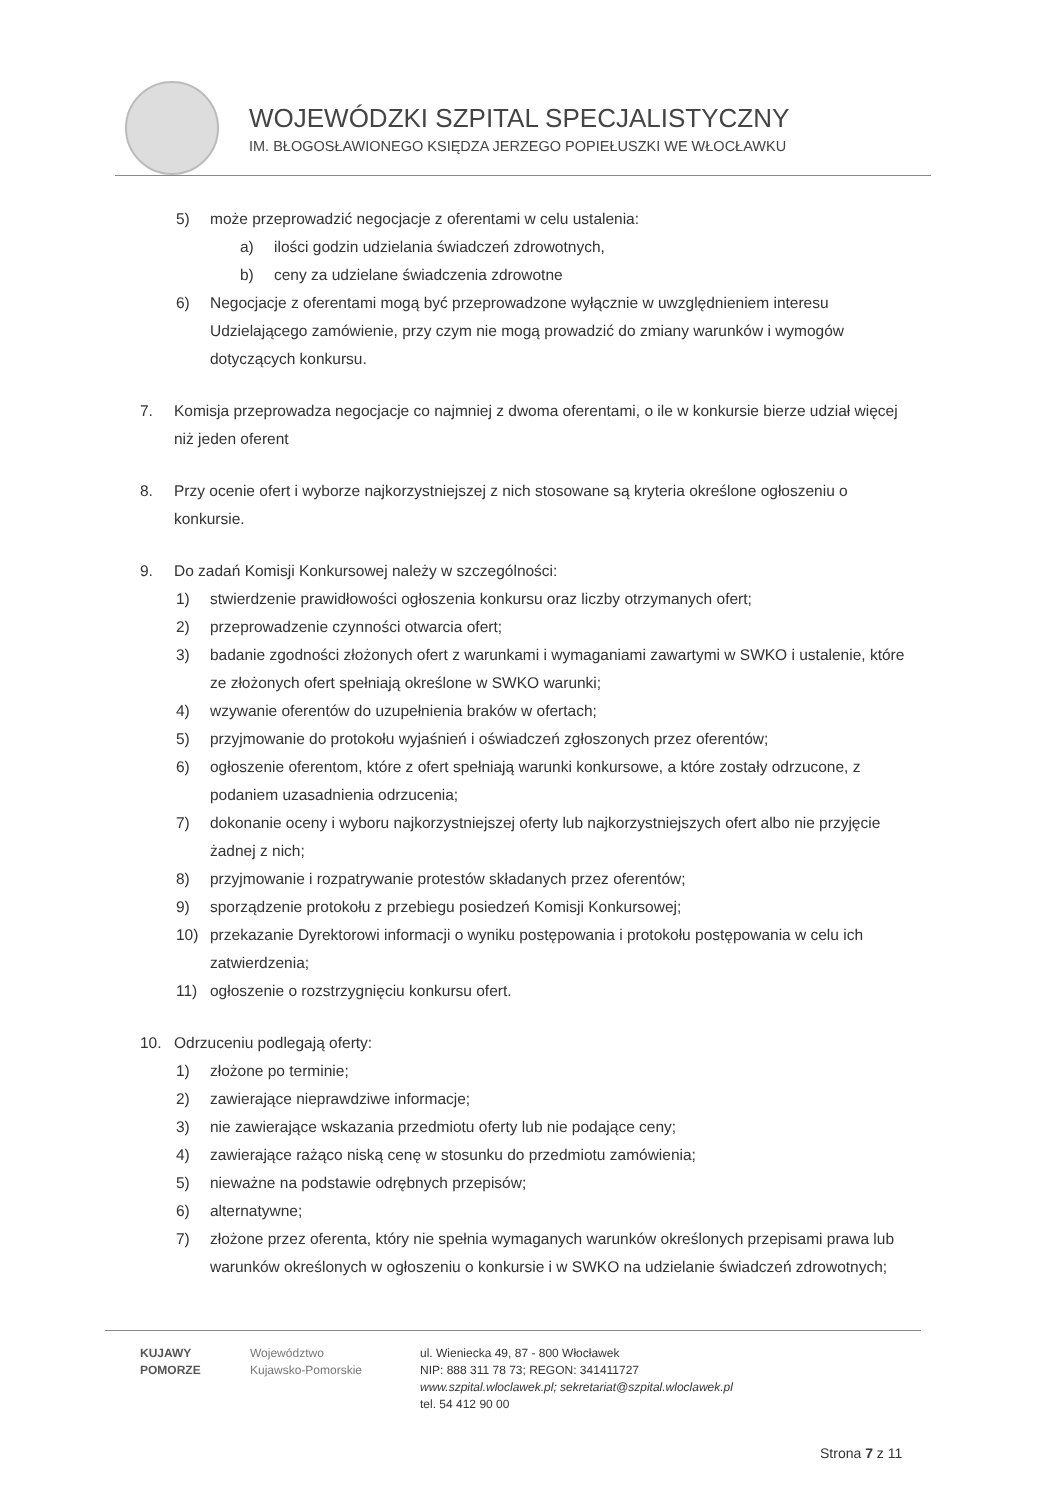WOJEWÓDZKI SZPITAL SPECJALISTYCZNY
IM. BŁOGOSŁAWIONEGO KSIĘDZA JERZEGO POPIEŁUSZKI WE WŁOCŁAWKU
5) może przeprowadzić negocjacje z oferentami w celu ustalenia:
a) ilości godzin udzielania świadczeń zdrowotnych,
b) ceny za udzielane świadczenia zdrowotne
6) Negocjacje z oferentami mogą być przeprowadzone wyłącznie w uwzględnieniem interesu Udzielającego zamówienie, przy czym nie mogą prowadzić do zmiany warunków i wymogów dotyczących konkursu.
7. Komisja przeprowadza negocjacje co najmniej z dwoma oferentami, o ile w konkursie bierze udział więcej niż jeden oferent
8. Przy ocenie ofert i wyborze najkorzystniejszej z nich stosowane są kryteria określone ogłoszeniu o konkursie.
9. Do zadań Komisji Konkursowej należy w szczególności:
1) stwierdzenie prawidłowości ogłoszenia konkursu oraz liczby otrzymanych ofert;
2) przeprowadzenie czynności otwarcia ofert;
3) badanie zgodności złożonych ofert z warunkami i wymaganiami zawartymi w SWKO i ustalenie, które ze złożonych ofert spełniają określone w SWKO warunki;
4) wzywanie oferentów do uzupełnienia braków w ofertach;
5) przyjmowanie do protokołu wyjaśnień i oświadczeń zgłoszonych przez oferentów;
6) ogłoszenie oferentom, które z ofert spełniają warunki konkursowe, a które zostały odrzucone, z podaniem uzasadnienia odrzucenia;
7) dokonanie oceny i wyboru najkorzystniejszej oferty lub najkorzystniejszych ofert albo nie przyjęcie żadnej z nich;
8) przyjmowanie i rozpatrywanie protestów składanych przez oferentów;
9) sporządzenie protokołu z przebiegu posiedzeń Komisji Konkursowej;
10) przekazanie Dyrektorowi informacji o wyniku postępowania i protokołu postępowania w celu ich zatwierdzenia;
11) ogłoszenie o rozstrzygnięciu konkursu ofert.
10. Odrzuceniu podlegają oferty:
1) złożone po terminie;
2) zawierające nieprawdziwe informacje;
3) nie zawierające wskazania przedmiotu oferty lub nie podające ceny;
4) zawierające rażąco niską cenę w stosunku do przedmiotu zamówienia;
5) nieważne na podstawie odrębnych przepisów;
6) alternatywne;
7) złożone przez oferenta, który nie spełnia wymaganych warunków określonych przepisami prawa lub warunków określonych w ogłoszeniu o konkursie i w SWKO na udzielanie świadczeń zdrowotnych;
KUJAWY
POMORZE
Województwo
Kujawsko-Pomorskie
ul. Wieniecka 49, 87 - 800 Włocławek
NIP: 888 311 78 73; REGON: 341411727
www.szpital.wloclawek.pl; sekretariat@szpital.wloclawek.pl
tel. 54 412 90 00
Strona 7 z 11